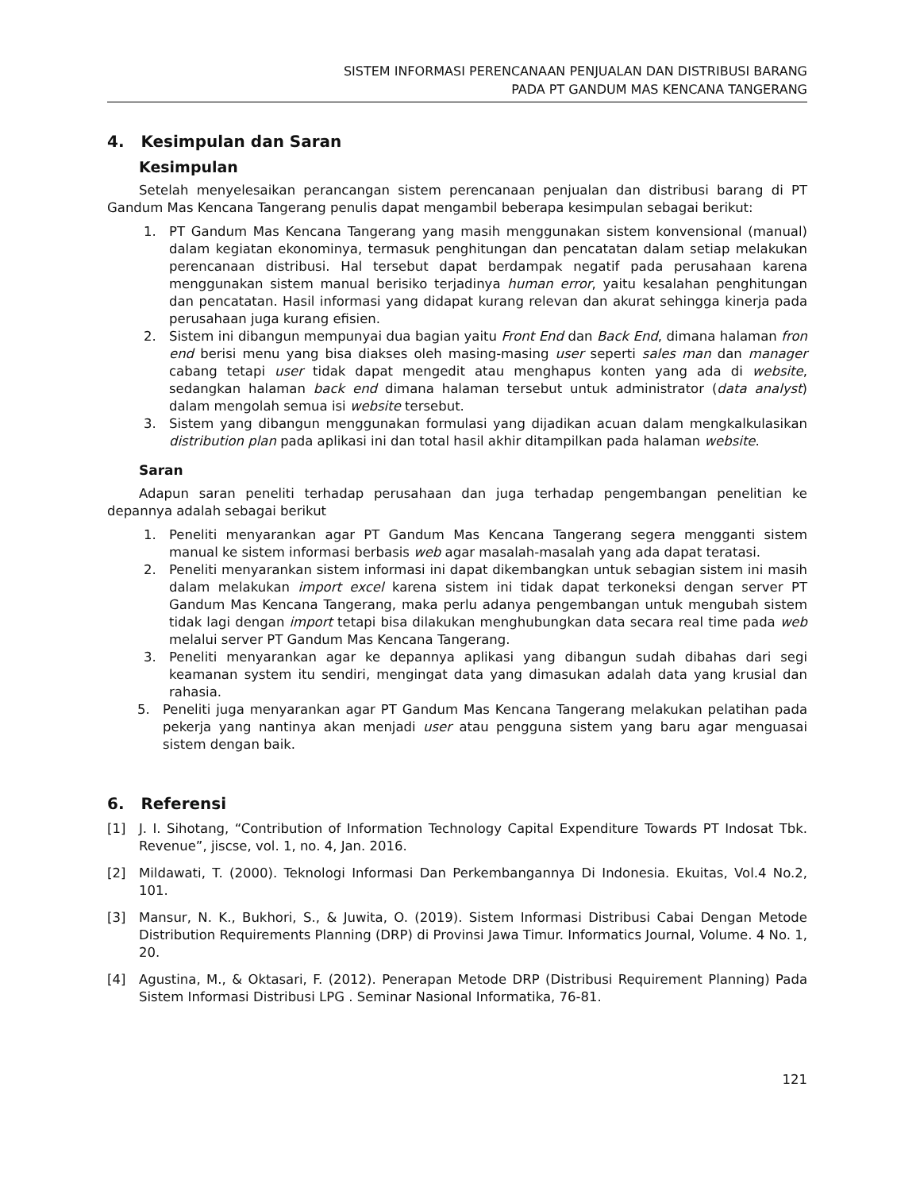SISTEM INFORMASI PERENCANAAN PENJUALAN DAN DISTRIBUSI BARANG
PADA PT GANDUM MAS KENCANA TANGERANG
4. Kesimpulan dan Saran
Kesimpulan
Setelah menyelesaikan perancangan sistem perencanaan penjualan dan distribusi barang di PT Gandum Mas Kencana Tangerang penulis dapat mengambil beberapa kesimpulan sebagai berikut:
1. PT Gandum Mas Kencana Tangerang yang masih menggunakan sistem konvensional (manual) dalam kegiatan ekonominya, termasuk penghitungan dan pencatatan dalam setiap melakukan perencanaan distribusi. Hal tersebut dapat berdampak negatif pada perusahaan karena menggunakan sistem manual berisiko terjadinya human error, yaitu kesalahan penghitungan dan pencatatan. Hasil informasi yang didapat kurang relevan dan akurat sehingga kinerja pada perusahaan juga kurang efisien.
2. Sistem ini dibangun mempunyai dua bagian yaitu Front End dan Back End, dimana halaman fron end berisi menu yang bisa diakses oleh masing-masing user seperti sales man dan manager cabang tetapi user tidak dapat mengedit atau menghapus konten yang ada di website, sedangkan halaman back end dimana halaman tersebut untuk administrator (data analyst) dalam mengolah semua isi website tersebut.
3. Sistem yang dibangun menggunakan formulasi yang dijadikan acuan dalam mengkalkulasikan distribution plan pada aplikasi ini dan total hasil akhir ditampilkan pada halaman website.
Saran
Adapun saran peneliti terhadap perusahaan dan juga terhadap pengembangan penelitian ke depannya adalah sebagai berikut
1. Peneliti menyarankan agar PT Gandum Mas Kencana Tangerang segera mengganti sistem manual ke sistem informasi berbasis web agar masalah-masalah yang ada dapat teratasi.
2. Peneliti menyarankan sistem informasi ini dapat dikembangkan untuk sebagian sistem ini masih dalam melakukan import excel karena sistem ini tidak dapat terkoneksi dengan server PT Gandum Mas Kencana Tangerang, maka perlu adanya pengembangan untuk mengubah sistem tidak lagi dengan import tetapi bisa dilakukan menghubungkan data secara real time pada web melalui server PT Gandum Mas Kencana Tangerang.
3. Peneliti menyarankan agar ke depannya aplikasi yang dibangun sudah dibahas dari segi keamanan system itu sendiri, mengingat data yang dimasukan adalah data yang krusial dan rahasia.
5. Peneliti juga menyarankan agar PT Gandum Mas Kencana Tangerang melakukan pelatihan pada pekerja yang nantinya akan menjadi user atau pengguna sistem yang baru agar menguasai sistem dengan baik.
6. Referensi
[1] J. I. Sihotang, “Contribution of Information Technology Capital Expenditure Towards PT Indosat Tbk. Revenue”, jiscse, vol. 1, no. 4, Jan. 2016.
[2] Mildawati, T. (2000). Teknologi Informasi Dan Perkembangannya Di Indonesia. Ekuitas, Vol.4 No.2, 101.
[3] Mansur, N. K., Bukhori, S., & Juwita, O. (2019). Sistem Informasi Distribusi Cabai Dengan Metode Distribution Requirements Planning (DRP) di Provinsi Jawa Timur. Informatics Journal, Volume. 4 No. 1, 20.
[4] Agustina, M., & Oktasari, F. (2012). Penerapan Metode DRP (Distribusi Requirement Planning) Pada Sistem Informasi Distribusi LPG . Seminar Nasional Informatika, 76-81.
121